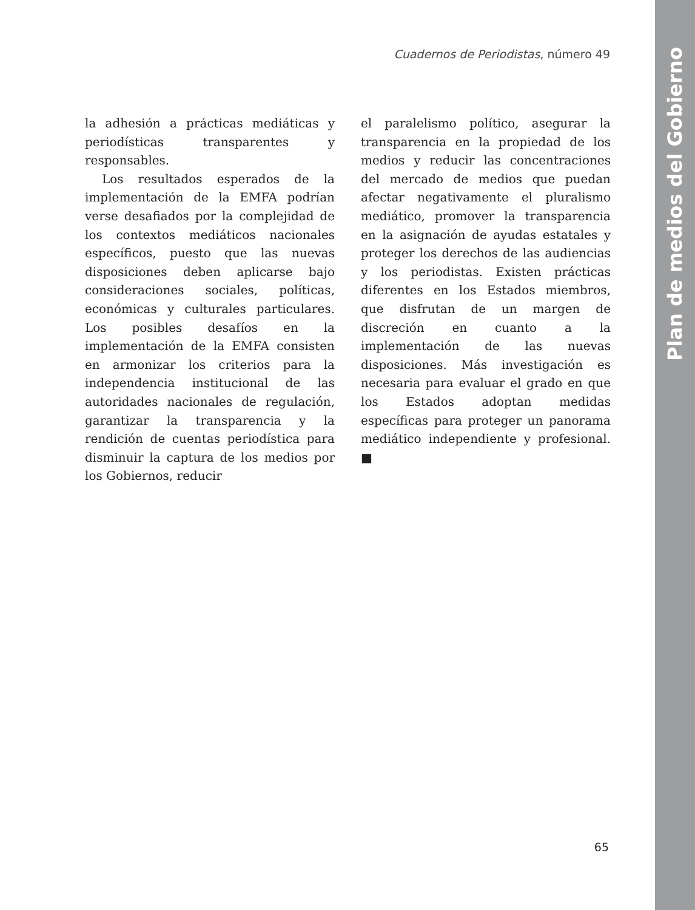Cuadernos de Periodistas, número 49
la adhesión a prácticas mediáticas y periodísticas transparentes y responsables.
Los resultados esperados de la implementación de la EMFA podrían verse desafiados por la complejidad de los contextos mediáticos nacionales específicos, puesto que las nuevas disposiciones deben aplicarse bajo consideraciones sociales, políticas, económicas y culturales particulares. Los posibles desafíos en la implementación de la EMFA consisten en armonizar los criterios para la independencia institucional de las autoridades nacionales de regulación, garantizar la transparencia y la rendición de cuentas periodística para disminuir la captura de los medios por los Gobiernos, reducir
el paralelismo político, asegurar la transparencia en la propiedad de los medios y reducir las concentraciones del mercado de medios que puedan afectar negativamente el pluralismo mediático, promover la transparencia en la asignación de ayudas estatales y proteger los derechos de las audiencias y los periodistas. Existen prácticas diferentes en los Estados miembros, que disfrutan de un margen de discreción en cuanto a la implementación de las nuevas disposiciones. Más investigación es necesaria para evaluar el grado en que los Estados adoptan medidas específicas para proteger un panorama mediático independiente y profesional. ■
65
Plan de medios del Gobierno